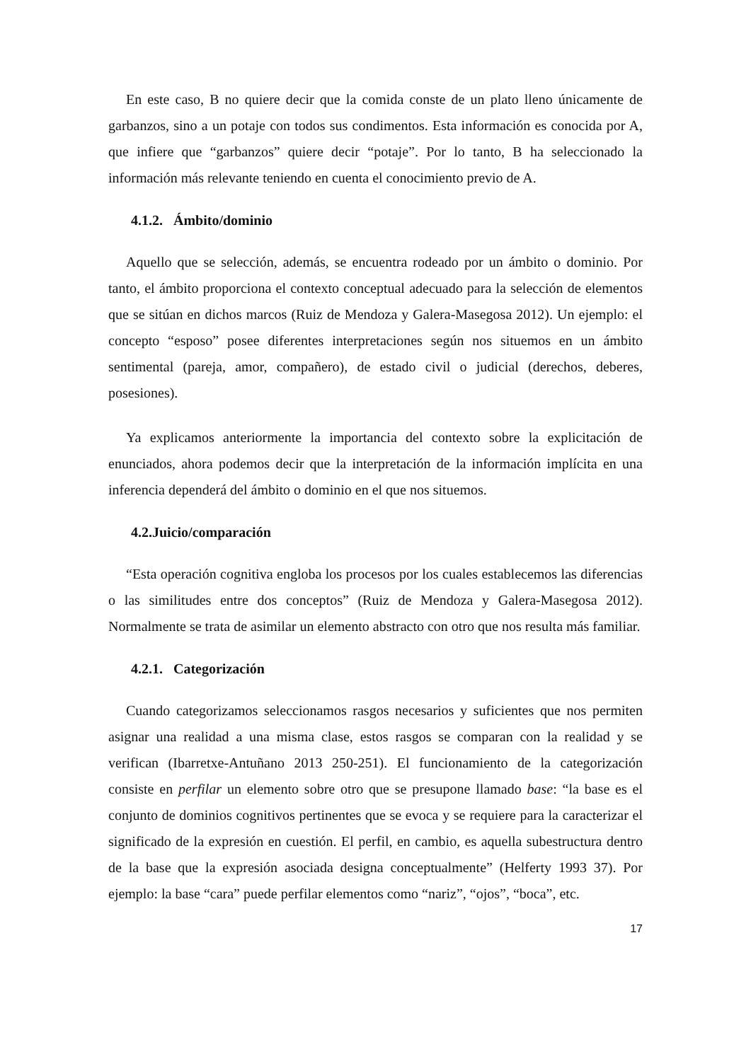En este caso, B no quiere decir que la comida conste de un plato lleno únicamente de garbanzos, sino a un potaje con todos sus condimentos. Esta información es conocida por A, que infiere que “garbanzos” quiere decir “potaje”. Por lo tanto, B ha seleccionado la información más relevante teniendo en cuenta el conocimiento previo de A.
4.1.2. Ámbito/dominio
Aquello que se selección, además, se encuentra rodeado por un ámbito o dominio. Por tanto, el ámbito proporciona el contexto conceptual adecuado para la selección de elementos que se sitúan en dichos marcos (Ruiz de Mendoza y Galera-Masegosa 2012). Un ejemplo: el concepto “esposo” posee diferentes interpretaciones según nos situemos en un ámbito sentimental (pareja, amor, compañero), de estado civil o judicial (derechos, deberes, posesiones).
Ya explicamos anteriormente la importancia del contexto sobre la explicitación de enunciados, ahora podemos decir que la interpretación de la información implícita en una inferencia dependerá del ámbito o dominio en el que nos situemos.
4.2.Juicio/comparación
“Esta operación cognitiva engloba los procesos por los cuales establecemos las diferencias o las similitudes entre dos conceptos” (Ruiz de Mendoza y Galera-Masegosa 2012). Normalmente se trata de asimilar un elemento abstracto con otro que nos resulta más familiar.
4.2.1. Categorización
Cuando categorizamos seleccionamos rasgos necesarios y suficientes que nos permiten asignar una realidad a una misma clase, estos rasgos se comparan con la realidad y se verifican (Ibarretxe-Antuñano 2013 250-251). El funcionamiento de la categorización consiste en perfilar un elemento sobre otro que se presupone llamado base: “la base es el conjunto de dominios cognitivos pertinentes que se evoca y se requiere para la caracterizar el significado de la expresión en cuestión. El perfil, en cambio, es aquella subestructura dentro de la base que la expresión asociada designa conceptualmente” (Helferty 1993 37). Por ejemplo: la base “cara” puede perfilar elementos como “nariz”, “ojos”, “boca”, etc.
17